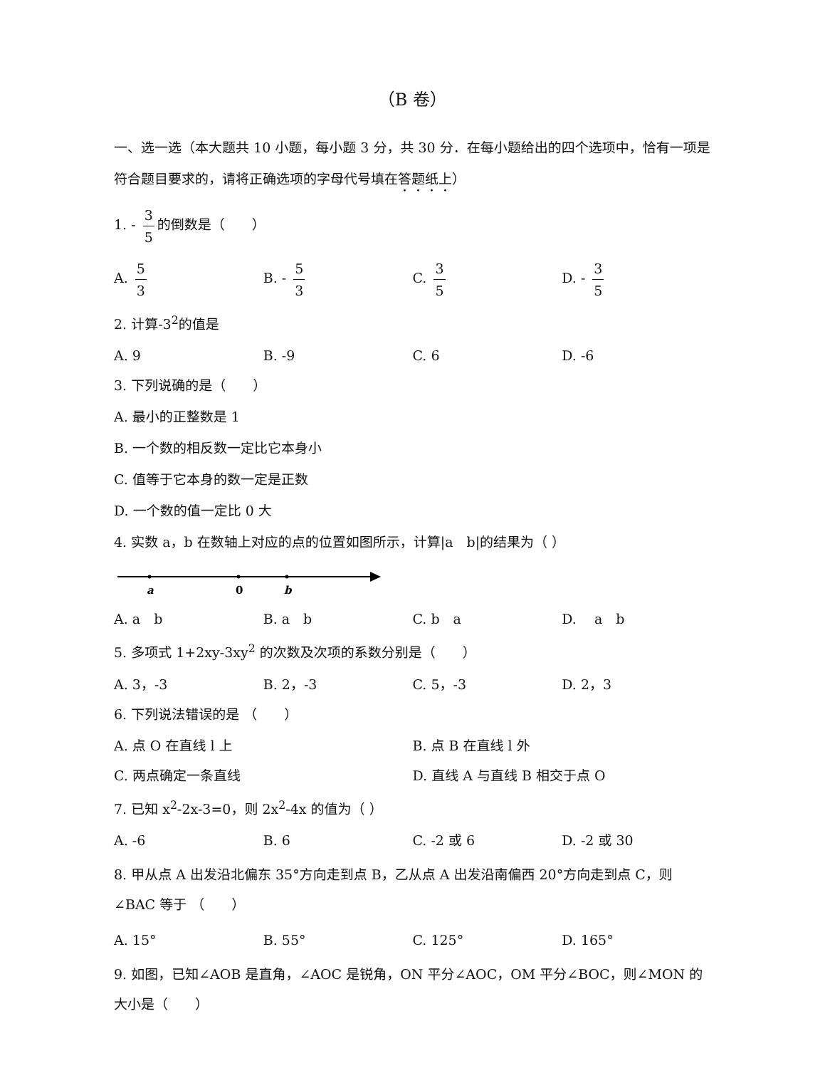（B 卷）
一、选一选（本大题共 10 小题，每小题 3 分，共 30 分．在每小题给出的四个选项中，恰有一项是符合题目要求的，请将正确选项的字母代号填在答题纸上）
1. - 3 5 的倒数是（　　）
A. 5 3 B. - 5 3 C. 3 5 D. - 3 5
2. 计算-3<sup>2</sup>的值是
A. 9 B. -9 C. 6 D. -6
3. 下列说确的是（　　）
A. 最小的正整数是 1
B. 一个数的相反数一定比它本身小
C. 值等于它本身的数一定是正数
D. 一个数的值一定比 0 大
4. 实数 a，b 在数轴上对应的点的位置如图所示，计算|a　b|的结果为（ ）
a
0
b
A. a　b B. a　b C. b　a D. 　a　b
5. 多项式 1+2xy-3xy<sup>2</sup> 的次数及次项的系数分别是（　　）
A. 3，-3 B. 2，-3 C. 5，-3 D. 2，3
6. 下列说法错误的是 （　　）
A. 点 O 在直线 l 上 B. 点 B 在直线 l 外
C. 两点确定一条直线 D. 直线 A 与直线 B 相交于点 O
7. 已知 x<sup>2</sup>-2x-3=0，则 2x<sup>2</sup>-4x 的值为（ ）
A. -6 B. 6 C. -2 或 6 D. -2 或 30
8. 甲从点 A 出发沿北偏东 35°方向走到点 B，乙从点 A 出发沿南偏西 20°方向走到点 C，则∠BAC 等于 （　　）
A. 15° B. 55° C. 125° D. 165°
9. 如图，已知∠AOB 是直角，∠AOC 是锐角，ON 平分∠AOC，OM 平分∠BOC，则∠MON 的大小是（　　）